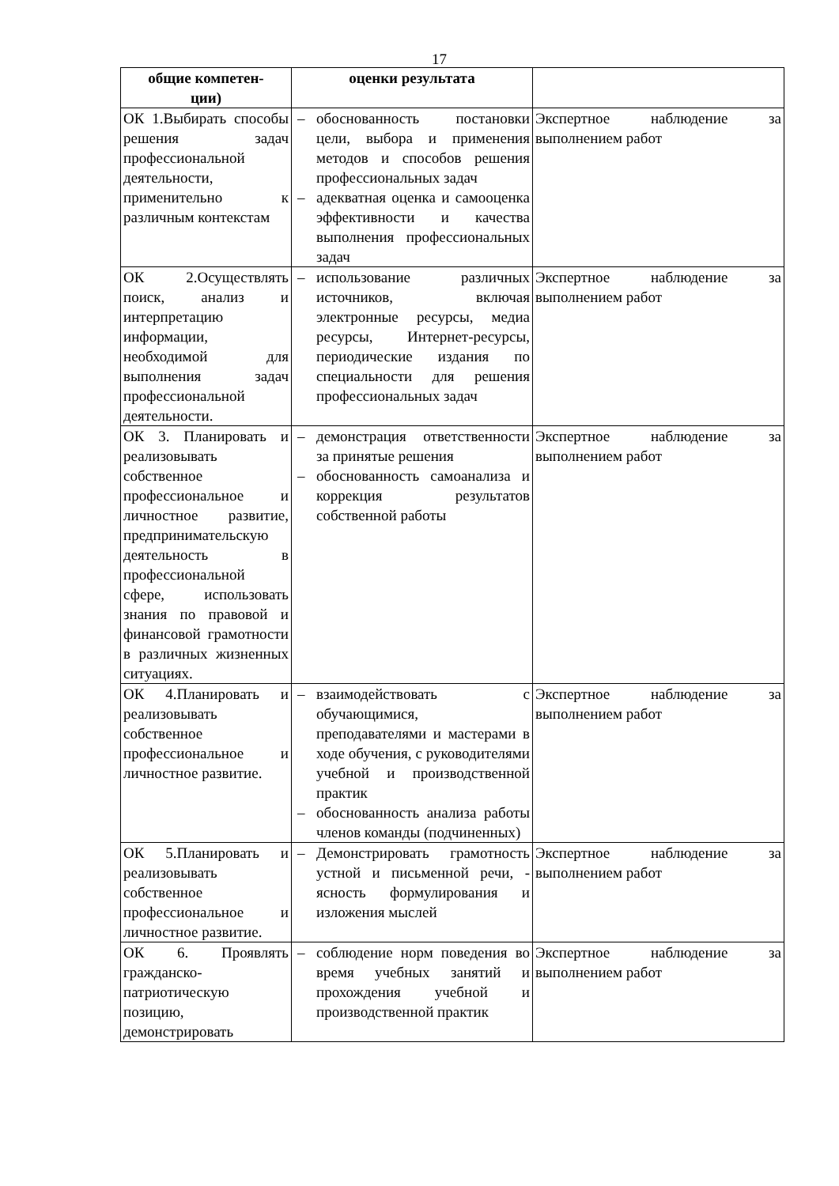17
| общие компетен- ции) | оценки результата | |
| --- | --- | --- |
| ОК 1.Выбирать способы решения задач профессиональной деятельности, применительно к различным контекстам | – обоснованность постановки цели, выбора и применения методов и способов решения профессиональных задач – адекватная оценка и самооценка эффективности и качества выполнения профессиональных задач | Экспертное наблюдение за выполнением работ |
| ОК 2.Осуществлять поиск, анализ и интерпретацию информации, необходимой для выполнения задач профессиональной деятельности. | – использование различных источников, включая электронные ресурсы, медиа ресурсы, Интернет-ресурсы, периодические издания по специальности для решения профессиональных задач | Экспертное наблюдение за выполнением работ |
| ОК 3. Планировать и реализовывать собственное профессиональное и личностное развитие, предпринимательскую деятельность в профессиональной сфере, использовать знания по правовой и финансовой грамотности в различных жизненных ситуациях. | – демонстрация ответственности за принятые решения – обоснованность самоанализа и коррекция результатов собственной работы | Экспертное наблюдение за выполнением работ |
| ОК 4.Планировать и реализовывать собственное профессиональное и личностное развитие. | – взаимодействовать с обучающимися, преподавателями и мастерами в ходе обучения, с руководителями учебной и производственной практик – обоснованность анализа работы членов команды (подчиненных) | Экспертное наблюдение за выполнением работ |
| ОК 5.Планировать и реализовывать собственное профессиональное и личностное развитие. | – Демонстрировать грамотность устной и письменной речи, - ясность формулирования и изложения мыслей | Экспертное наблюдение за выполнением работ |
| ОК 6. Проявлять гражданско-патриотическую позицию, демонстрировать | – соблюдение норм поведения во время учебных занятий и прохождения учебной и производственной практик | Экспертное наблюдение за выполнением работ |